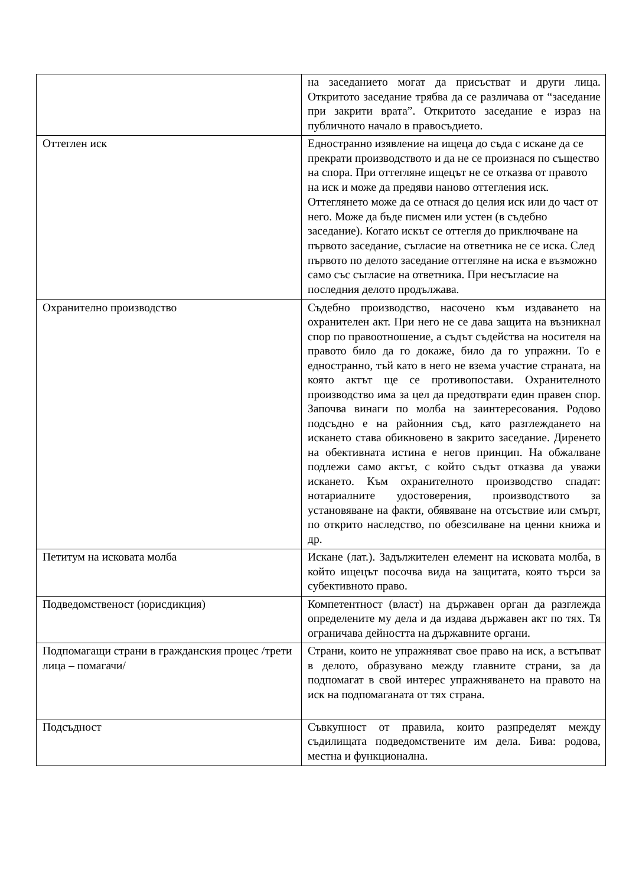| | на заседанието могат да присъстват и други лица. Откритото заседание трябва да се различава от “заседание при закрити врата”. Откритото заседание е израз на публичното начало в правосъдието. |
| Оттеглен иск | Едностранно изявление на ищеца до съда с искане да се прекрати производството и да не се произнася по същество на спора. При оттегляне ищецът не се отказва от правото на иск и може да предяви наново оттегления иск. Оттеглянето може да се отнася до целия иск или до част от него. Може да бъде писмен или устен (в съдебно заседание). Когато искът се оттегля до приключване на първото заседание, съгласие на ответника не се иска. След първото по делото заседание оттегляне на иска е възможно само със съгласие на ответника. При несъгласие на последния делото продължава. |
| Охранително производство | Съдебно производство, насочено към издаването на охранителен акт. При него не се дава защита на възникнал спор по правоотношение, а съдът съдейства на носителя на правото било да го докаже, било да го упражни. То е едностранно, тъй като в него не взема участие страната, на която актът ще се противопостави. Охранителното производство има за цел да предотврати един правен спор. Започва винаги по молба на заинтересования. Родово подсъдно е на районния съд, като разглеждането на искането става обикновено в закрито заседание. Диренето на обективната истина е негов принцип. На обжалване подлежи само актът, с който съдът отказва да уважи искането. Към охранителното производство спадат: нотариалните удостоверения, производството за установяване на факти, обявяване на отсъствие или смърт, по открито наследство, по обезсилване на ценни книжа и др. |
| Петитум на исковата молба | Искане (лат.). Задължителен елемент на исковата молба, в който ищецът посочва вида на защитата, която търси за субективното право. |
| Подведомственост (юрисдикция) | Компетентност (власт) на държавен орган да разглежда определените му дела и да издава държавен акт по тях. Тя ограничава дейността на държавните органи. |
| Подпомагащи страни в гражданския процес /трети лица – помагачи/ | Страни, които не упражняват свое право на иск, а встъпват в делото, образувано между главните страни, за да подпомагат в свой интерес упражняването на правото на иск на подпомаганата от тях страна. |
| Подсъдност | Съвкупност от правила, които разпределят между съдилищата подведомствените им дела. Бива: родова, местна и функционална. |